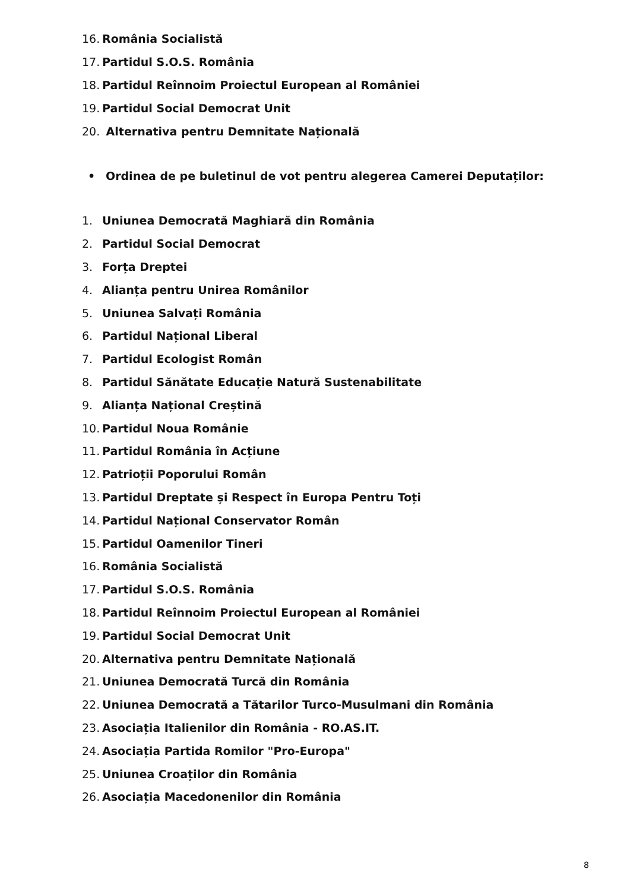16. România Socialistă
17. Partidul S.O.S. România
18. Partidul Reînnoim Proiectul European al României
19. Partidul Social Democrat Unit
20. Alternativa pentru Demnitate Națională
• Ordinea de pe buletinul de vot pentru alegerea Camerei Deputaților:
1. Uniunea Democrată Maghiară din România
2. Partidul Social Democrat
3. Forța Dreptei
4. Alianța pentru Unirea Românilor
5. Uniunea Salvați România
6. Partidul Național Liberal
7. Partidul Ecologist Român
8. Partidul Sănătate Educație Natură Sustenabilitate
9. Alianța Național Creștină
10. Partidul Noua Românie
11. Partidul România în Acțiune
12. Patrioții Poporului Român
13. Partidul Dreptate și Respect în Europa Pentru Toți
14. Partidul Național Conservator Român
15. Partidul Oamenilor Tineri
16. România Socialistă
17. Partidul S.O.S. România
18. Partidul Reînnoim Proiectul European al României
19. Partidul Social Democrat Unit
20. Alternativa pentru Demnitate Națională
21. Uniunea Democrată Turcă din România
22. Uniunea Democrată a Tătarilor Turco-Musulmani din România
23. Asociația Italienilor din România - RO.AS.IT.
24. Asociația Partida Romilor "Pro-Europa"
25. Uniunea Croaților din România
26. Asociația Macedonenilor din România
8